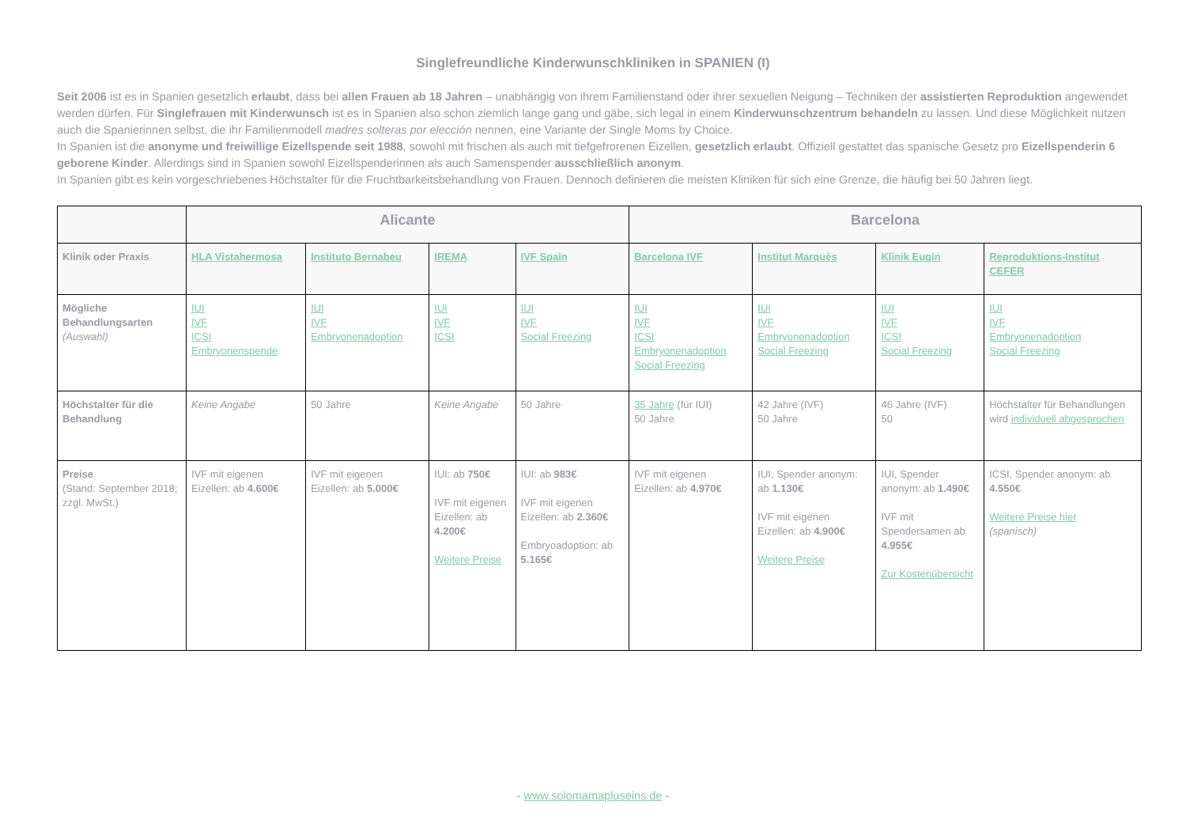Singlefreundliche Kinderwunschkliniken in SPANIEN (I)
Seit 2006 ist es in Spanien gesetzlich erlaubt, dass bei allen Frauen ab 18 Jahren – unabhängig von ihrem Familienstand oder ihrer sexuellen Neigung – Techniken der assistierten Reproduktion angewendet werden dürfen. Für Singlefrauen mit Kinderwunsch ist es in Spanien also schon ziemlich lange gang und gäbe, sich legal in einem Kinderwunschzentrum behandeln zu lassen. Und diese Möglichkeit nutzen auch die Spanierinnen selbst, die ihr Familienmodell madres solteras por elección nennen, eine Variante der Single Moms by Choice.
In Spanien ist die anonyme und freiwillige Eizellspende seit 1988, sowohl mit frischen als auch mit tiefgefrorenen Eizellen, gesetzlich erlaubt. Offiziell gestattet das spanische Gesetz pro Eizellspenderin 6 geborene Kinder. Allerdings sind in Spanien sowohl Eizellspenderinnen als auch Samenspender ausschließlich anonym.
In Spanien gibt es kein vorgeschriebenes Höchstalter für die Fruchtbarkeitsbehandlung von Frauen. Dennoch definieren die meisten Kliniken für sich eine Grenze, die häufig bei 50 Jahren liegt.
| | Alicante | | | | Barcelona | | | |
| --- | --- | --- | --- | --- | --- | --- | --- | --- |
| Klinik oder Praxis | HLA Vistahermosa | Instituto Bernabeu | IREMA | IVF Spain | Barcelona IVF | Institut Marquès | Klinik Eugin | Reproduktions-Institut CEFER |
| Mögliche Behandlungsarten (Auswahl) | IUI IVF ICSI Embryonenspende | IUI IVF Embryonenadoption | IUI IVF ICSI | IUI IVF Social Freezing | IUI IVF ICSI Embryonenadoption Social Freezing | IUI IVF Embryonenadoption Social Freezing | IUI IVF ICSI Social Freezing | IUI IVF Embryonenadoption Social Freezing |
| Höchstalter für die Behandlung | Keine Angabe | 50 Jahre | Keine Angabe | 50 Jahre | 35 Jahre (für IUI) 50 Jahre | 42 Jahre (IVF) 50 Jahre | 46 Jahre (IVF) 50 | Höchstalter für Behandlungen wird individuell abgesprochen |
| Preise (Stand: September 2018; zzgl. MwSt.) | IVF mit eigenen Eizellen: ab 4.600€ | IVF mit eigenen Eizellen: ab 5.000€ | IUI: ab 750€ IVF mit eigenen Eizellen: ab 4.200€ Weitere Preise | IUI: ab 983€ IVF mit eigenen Eizellen: ab 2.360€ Embryoadoption: ab 5.165€ | IVF mit eigenen Eizellen: ab 4.970€ | IUI, Spender anonym: ab 1.130€ IVF mit eigenen Eizellen: ab 4.900€ Weitere Preise | IUI, Spender anonym: ab 1.490€ IVF mit Spendersamen ab 4.955€ Zur Kostenübersicht | ICSI, Spender anonym: ab 4.550€ Weitere Preise hier (spanisch) |
- www.solomamapluseins.de -